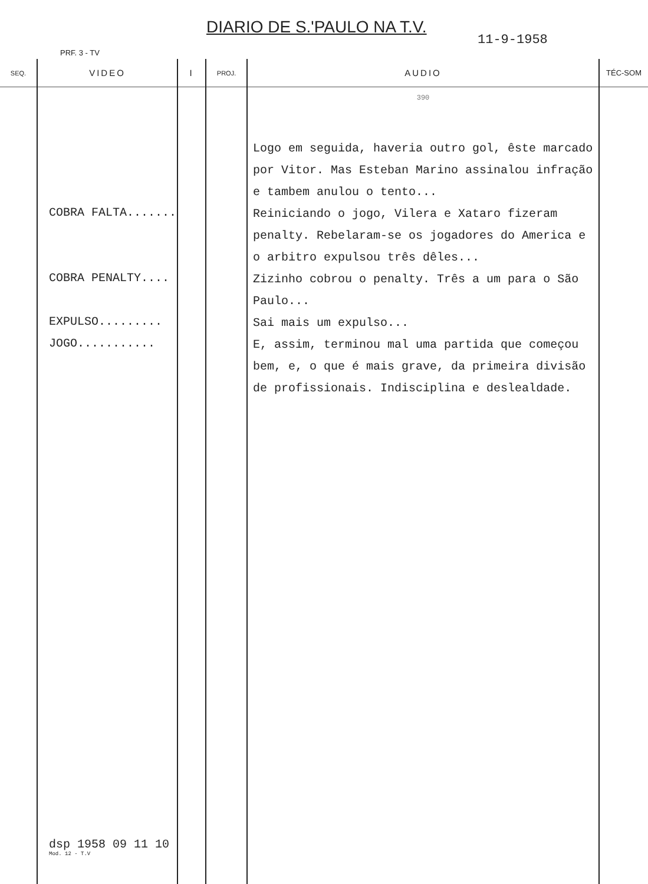DIARIO DE S.'PAULO NA T.V.
11-9-1958
PRF. 3 - TV
| SEQ. | VIDEO | I | PROJ. | AUDIO | TÉC-SOM |
| --- | --- | --- | --- | --- | --- |
| | COBRA FALTA....... COBRA PENALTY.... EXPULSO......... JOGO........... dsp 1958 09 11 10 Mod. 12 - T.V | | | 390 Logo em seguida, haveria outro gol, êste marcado por Vitor. Mas Esteban Marino assinalou infração e tambem anulou o tento... Reiniciando o jogo, Vilera e Xataro fizeram penalty. Rebelaram-se os jogadores do America e o arbitro expulsou três dêles... Zizinho cobrou o penalty. Três a um para o São Paulo... Sai mais um expulso... E, assim, terminou mal uma partida que começou bem, e, o que é mais grave, da primeira divisão de profissionais. Indisciplina e deslealdade. | |